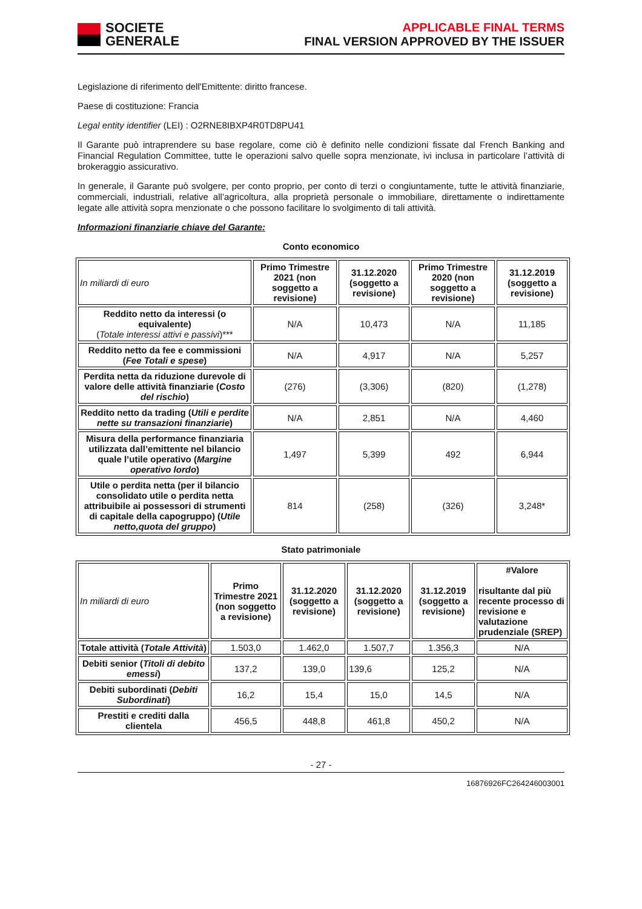SOCIETE
GENERALE
APPLICABLE FINAL TERMS
FINAL VERSION APPROVED BY THE ISSUER
Legislazione di riferimento dell'Emittente: diritto francese.
Paese di costituzione: Francia
Legal entity identifier (LEI) : O2RNE8IBXP4R0TD8PU41
Il Garante può intraprendere su base regolare, come ciò è definito nelle condizioni fissate dal French Banking and Financial Regulation Committee, tutte le operazioni salvo quelle sopra menzionate, ivi inclusa in particolare l’attività di brokeraggio assicurativo.
In generale, il Garante può svolgere, per conto proprio, per conto di terzi o congiuntamente, tutte le attività finanziarie, commerciali, industriali, relative all’agricoltura, alla proprietà personale o immobiliare, direttamente o indirettamente legate alle attività sopra menzionate o che possono facilitare lo svolgimento di tali attività.
Informazioni finanziarie chiave del Garante:
Conto economico
| In miliardi di euro | Primo Trimestre 2021 (non soggetto a revisione) | 31.12.2020 (soggetto a revisione) | Primo Trimestre 2020 (non soggetto a revisione) | 31.12.2019 (soggetto a revisione) |
| Reddito netto da interessi (o equivalente) ( Totale interessi attivi e passivi )*** | N/A | 10,473 | N/A | 11,185 |
| Reddito netto da fee e commissioni ( Fee Totali e spese ) | N/A | 4,917 | N/A | 5,257 |
| Perdita netta da riduzione durevole di valore delle attività finanziarie ( Costo del rischio ) | (276) | (3,306) | (820) | (1,278) |
| Reddito netto da trading ( Utili e perdite nette su transazioni finanziarie ) | N/A | 2,851 | N/A | 4,460 |
| Misura della performance finanziaria utilizzata dall’emittente nel bilancio quale l’utile operativo ( Margine operativo lordo ) | 1,497 | 5,399 | 492 | 6,944 |
| Utile o perdita netta (per il bilancio consolidato utile o perdita netta attribuibile ai possessori di strumenti di capitale della capogruppo) ( Utile netto,quota del gruppo ) | 814 | (258) | (326) | 3,248* |
Stato patrimoniale
| In miliardi di euro | Primo Trimestre 2021 (non soggetto a revisione) | 31.12.2020 (soggetto a revisione) | 31.12.2020 (soggetto a revisione) | 31.12.2019 (soggetto a revisione) | #Valore risultante dal più recente processo di revisione e valutazione prudenziale (SREP) |
| Totale attività ( Totale Attività ) | 1.503,0 | 1.462,0 | 1.507,7 | 1.356,3 | N/A |
| Debiti senior ( Titoli di debito emessi ) | 137,2 | 139,0 | 139,6 | 125,2 | N/A |
| Debiti subordinati ( Debiti Subordinati ) | 16,2 | 15,4 | 15,0 | 14,5 | N/A |
| Prestiti e crediti dalla clientela | 456,5 | 448,8 | 461,8 | 450,2 | N/A |
- 27 -
16876926FC264246003001